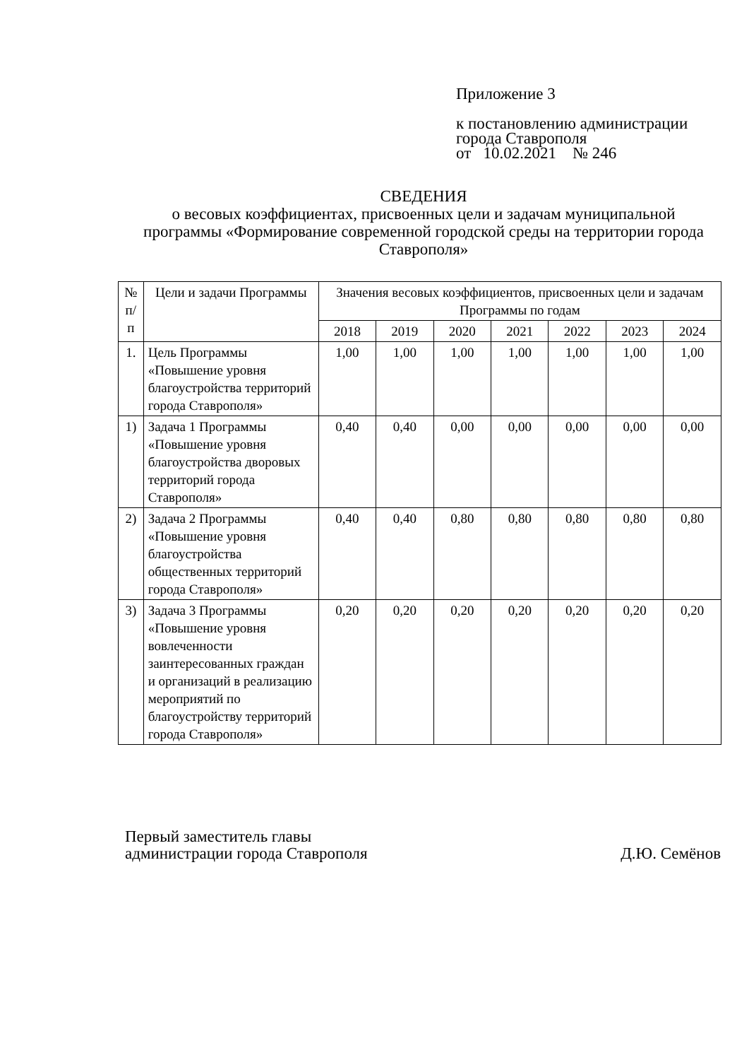Приложение 3
к постановлению администрации
города Ставрополя
от 10.02.2021 № 246
СВЕДЕНИЯ
о весовых коэффициентах, присвоенных цели и задачам муниципальной программы «Формирование современной городской среды на территории города Ставрополя»
| № п/п | Цели и задачи Программы | Значения весовых коэффициентов, присвоенных цели и задачам Программы по годам | | | | | | |
| --- | --- | --- | --- | --- | --- | --- | --- | --- |
| | | 2018 | 2019 | 2020 | 2021 | 2022 | 2023 | 2024 |
| 1. | Цель Программы «Повышение уровня благоустройства территорий города Ставрополя» | 1,00 | 1,00 | 1,00 | 1,00 | 1,00 | 1,00 | 1,00 |
| 1) | Задача 1 Программы «Повышение уровня благоустройства дворовых территорий города Ставрополя» | 0,40 | 0,40 | 0,00 | 0,00 | 0,00 | 0,00 | 0,00 |
| 2) | Задача 2 Программы «Повышение уровня благоустройства общественных территорий города Ставрополя» | 0,40 | 0,40 | 0,80 | 0,80 | 0,80 | 0,80 | 0,80 |
| 3) | Задача 3 Программы «Повышение уровня вовлеченности заинтересованных граждан и организаций в реализацию мероприятий по благоустройству территорий города Ставрополя» | 0,20 | 0,20 | 0,20 | 0,20 | 0,20 | 0,20 | 0,20 |
Первый заместитель главы
администрации города Ставрополя
Д.Ю. Семёнов